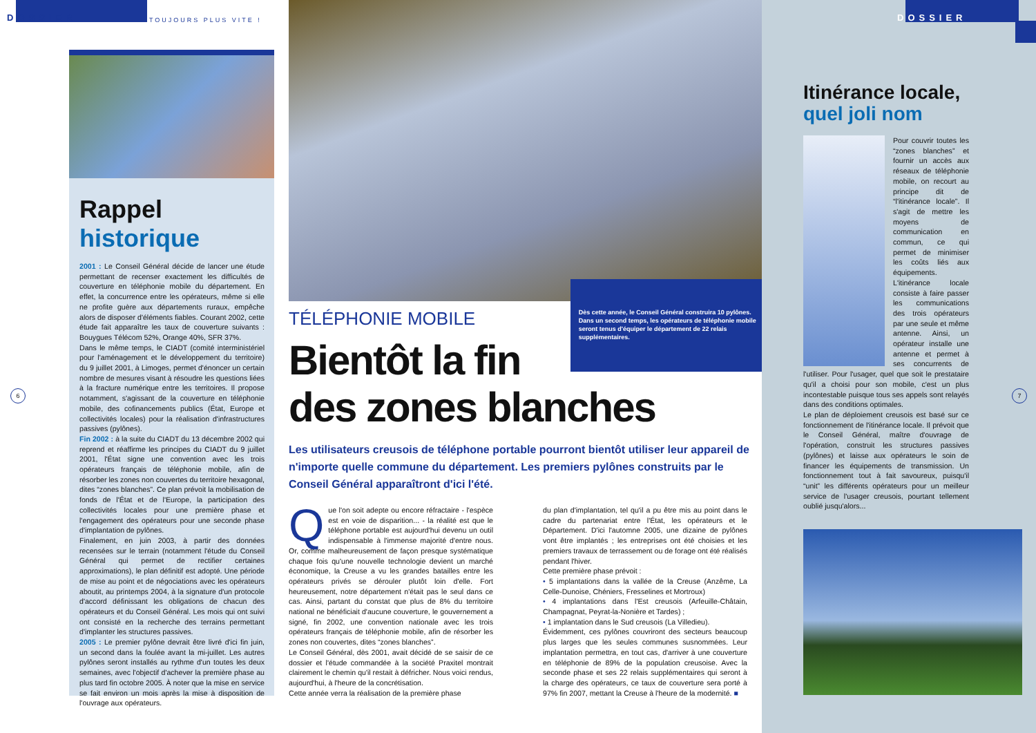DOSSIER TOUJOURS PLUS VITE !
Rappel historique
2001 : Le Conseil Général décide de lancer une étude permettant de recenser exactement les difficultés de couverture en téléphonie mobile du département. En effet, la concurrence entre les opérateurs, même si elle ne profite guère aux départements ruraux, empêche alors de disposer d'éléments fiables. Courant 2002, cette étude fait apparaître les taux de couverture suivants : Bouygues Télécom 52%, Orange 40%, SFR 37%.
Dans le même temps, le CIADT (comité interministériel pour l'aménagement et le développement du territoire) du 9 juillet 2001, à Limoges, permet d'énoncer un certain nombre de mesures visant à résoudre les questions liées à la fracture numérique entre les territoires. Il propose notamment, s'agissant de la couverture en téléphonie mobile, des cofinancements publics (État, Europe et collectivités locales) pour la réalisation d'infrastructures passives (pylônes).
Fin 2002 : à la suite du CIADT du 13 décembre 2002 qui reprend et réaffirme les principes du CIADT du 9 juillet 2001, l'État signe une convention avec les trois opérateurs français de téléphonie mobile, afin de résorber les zones non couvertes du territoire hexagonal, dites “zones blanches”. Ce plan prévoit la mobilisation de fonds de l'État et de l'Europe, la participation des collectivités locales pour une première phase et l'engagement des opérateurs pour une seconde phase d'implantation de pylônes.
Finalement, en juin 2003, à partir des données recensées sur le terrain (notamment l'étude du Conseil Général qui permet de rectifier certaines approximations), le plan définitif est adopté. Une période de mise au point et de négociations avec les opérateurs aboutit, au printemps 2004, à la signature d'un protocole d'accord définissant les obligations de chacun des opérateurs et du Conseil Général. Les mois qui ont suivi ont consisté en la recherche des terrains permettant d'implanter les structures passives.
2005 : Le premier pylône devrait être livré d'ici fin juin, un second dans la foulée avant la mi-juillet. Les autres pylônes seront installés au rythme d'un toutes les deux semaines, avec l'objectif d'achever la première phase au plus tard fin octobre 2005. À noter que la mise en service se fait environ un mois après la mise à disposition de l'ouvrage aux opérateurs.
6
TÉLÉPHONIE MOBILE
Dès cette année, le Conseil Général construira 10 pylônes. Dans un second temps, les opérateurs de téléphonie mobile seront tenus d'équiper le département de 22 relais supplémentaires.
Bientôt la fin
des zones blanches
Les utilisateurs creusois de téléphone portable pourront bientôt utiliser leur appareil de n'importe quelle commune du département. Les premiers pylônes construits par le Conseil Général apparaîtront d'ici l'été.
Que l'on soit adepte ou encore réfractaire - l'espèce est en voie de disparition... - la réalité est que le téléphone portable est aujourd'hui devenu un outil indispensable à l'immense majorité d'entre nous. Or, comme malheureusement de façon presque systématique chaque fois qu'une nouvelle technologie devient un marché économique, la Creuse a vu les grandes batailles entre les opérateurs privés se dérouler plutôt loin d'elle. Fort heureusement, notre département n'était pas le seul dans ce cas. Ainsi, partant du constat que plus de 8% du territoire national ne bénéficiait d'aucune couverture, le gouvernement a signé, fin 2002, une convention nationale avec les trois opérateurs français de téléphonie mobile, afin de résorber les zones non couvertes, dites “zones blanches”.
Le Conseil Général, dès 2001, avait décidé de se saisir de ce dossier et l'étude commandée à la société Praxitel montrait clairement le chemin qu'il restait à défricher. Nous voici rendus, aujourd'hui, à l'heure de la concrétisation.
Cette année verra la réalisation de la première phase
du plan d'implantation, tel qu'il a pu être mis au point dans le cadre du partenariat entre l'État, les opérateurs et le Département. D'ici l'automne 2005, une dizaine de pylônes vont être implantés ; les entreprises ont été choisies et les premiers travaux de terrassement ou de forage ont été réalisés pendant l'hiver.
Cette première phase prévoit :
• 5 implantations dans la vallée de la Creuse (Anzême, La Celle-Dunoise, Chéniers, Fresselines et Mortroux)
• 4 implantations dans l'Est creusois (Arfeuille-Châtain, Champagnat, Peyrat-la-Nonière et Tardes) ;
• 1 implantation dans le Sud creusois (La Villedieu).
Évidemment, ces pylônes couvriront des secteurs beaucoup plus larges que les seules communes susnommées. Leur implantation permettra, en tout cas, d'arriver à une couverture en téléphonie de 89% de la population creusoise. Avec la seconde phase et ses 22 relais supplémentaires qui seront à la charge des opérateurs, ce taux de couverture sera porté à 97% fin 2007, mettant la Creuse à l'heure de la modernité. ■
DOSSIER
Itinérance locale,
quel joli nom
Pour couvrir toutes les “zones blanches” et fournir un accès aux réseaux de téléphonie mobile, on recourt au principe dit de “l'itinérance locale”. Il s'agit de mettre les moyens de communication en commun, ce qui permet de minimiser les coûts liés aux équipements.
L'itinérance locale consiste à faire passer les communications des trois opérateurs par une seule et même antenne. Ainsi, un opérateur installe une antenne et permet à ses concurrents de l'utiliser. Pour l'usager, quel que soit le prestataire qu'il a choisi pour son mobile, c'est un plus incontestable puisque tous ses appels sont relayés dans des conditions optimales.
Le plan de déploiement creusois est basé sur ce fonctionnement de l'itinérance locale. Il prévoit que le Conseil Général, maître d'ouvrage de l'opération, construit les structures passives (pylônes) et laisse aux opérateurs le soin de financer les équipements de transmission. Un fonctionnement tout à fait savoureux, puisqu'il “unit” les différents opérateurs pour un meilleur service de l'usager creusois, pourtant tellement oublié jusqu'alors...
7